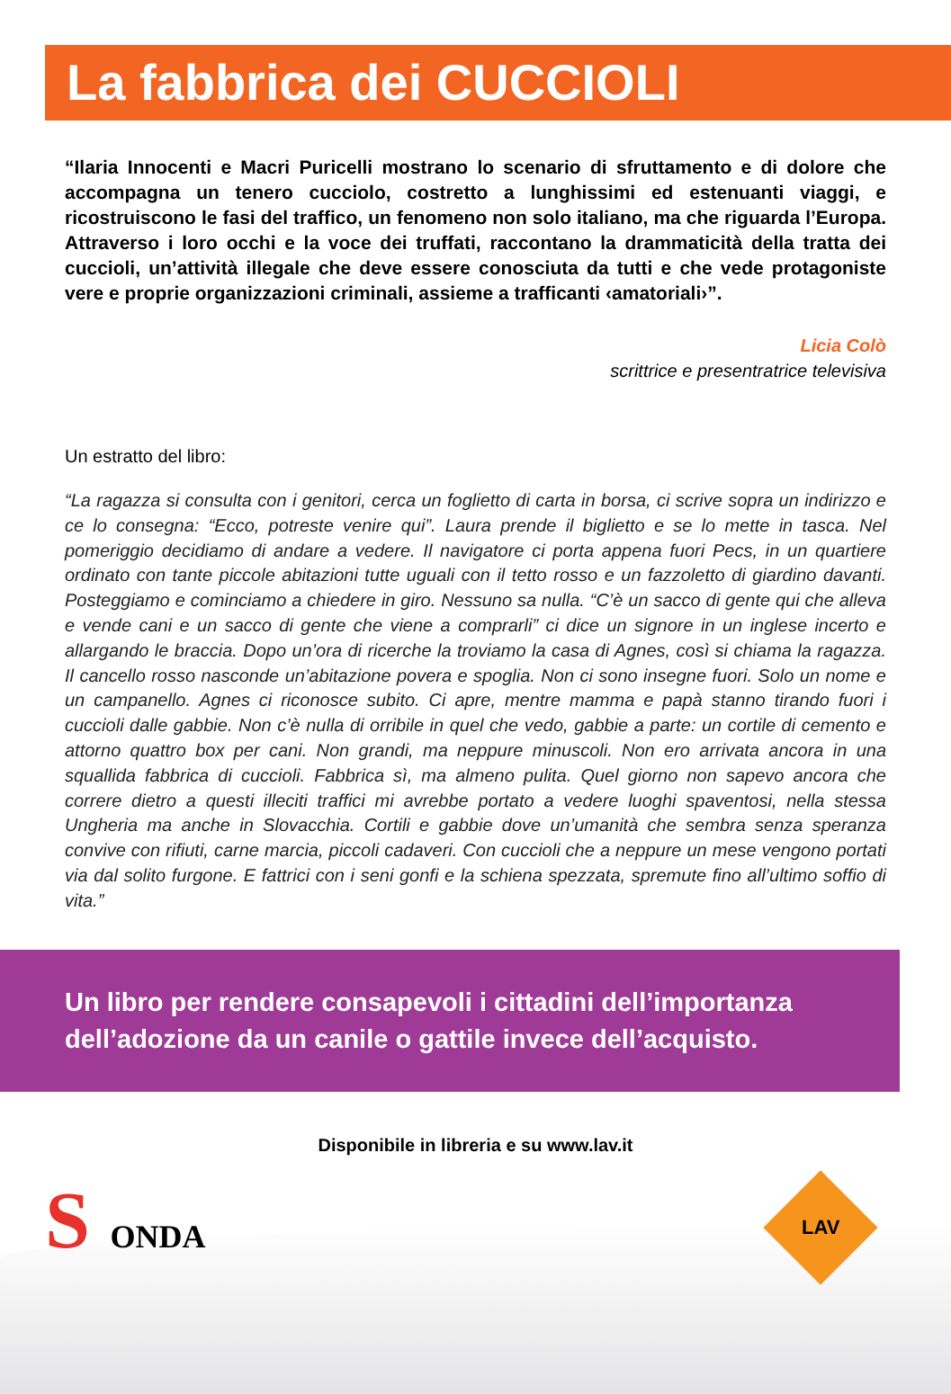La fabbrica dei CUCCIOLI
“Ilaria Innocenti e Macri Puricelli mostrano lo scenario di sfruttamento e di dolore che accompagna un tenero cucciolo, costretto a lunghissimi ed estenuanti viaggi, e ricostruiscono le fasi del traffico, un fenomeno non solo italiano, ma che riguarda l’Europa. Attraverso i loro occhi e la voce dei truffati, raccontano la drammaticità della tratta dei cuccioli, un’attività illegale che deve essere conosciuta da tutti e che vede protagoniste vere e proprie organizzazioni criminali, assieme a trafficanti ‹amatoriali›”.
Licia Colò
scrittrice e presentratrice televisiva
Un estratto del libro:
“La ragazza si consulta con i genitori, cerca un foglietto di carta in borsa, ci scrive sopra un indirizzo e ce lo consegna: “Ecco, potreste venire qui”. Laura prende il biglietto e se lo mette in tasca. Nel pomeriggio decidiamo di andare a vedere. Il navigatore ci porta appena fuori Pecs, in un quartiere ordinato con tante piccole abitazioni tutte uguali con il tetto rosso e un fazzoletto di giardino davanti. Posteggiamo e cominciamo a chiedere in giro. Nessuno sa nulla. “C’è un sacco di gente qui che alleva e vende cani e un sacco di gente che viene a comprarli” ci dice un signore in un inglese incerto e allargando le braccia. Dopo un’ora di ricerche la troviamo la casa di Agnes, così si chiama la ragazza. Il cancello rosso nasconde un’abitazione povera e spoglia. Non ci sono insegne fuori. Solo un nome e un campanello. Agnes ci riconosce subito. Ci apre, mentre mamma e papà stanno tirando fuori i cuccioli dalle gabbie. Non c’è nulla di orribile in quel che vedo, gabbie a parte: un cortile di cemento e attorno quattro box per cani. Non grandi, ma neppure minuscoli. Non ero arrivata ancora in una squallida fabbrica di cuccioli. Fabbrica sì, ma almeno pulita. Quel giorno non sapevo ancora che correre dietro a questi illeciti traffici mi avrebbe portato a vedere luoghi spaventosi, nella stessa Ungheria ma anche in Slovacchia. Cortili e gabbie dove un’umanità che sembra senza speranza convive con rifiuti, carne marcia, piccoli cadaveri. Con cuccioli che a neppure un mese vengono portati via dal solito furgone. E fattrici con i seni gonfi e la schiena spezzata, spremute fino all’ultimo soffio di vita.”
Un libro per rendere consapevoli i cittadini dell’importanza
dell’adozione da un canile o gattile invece dell’acquisto.
Disponibile in libreria e su www.lav.it
S ONDA
LAV